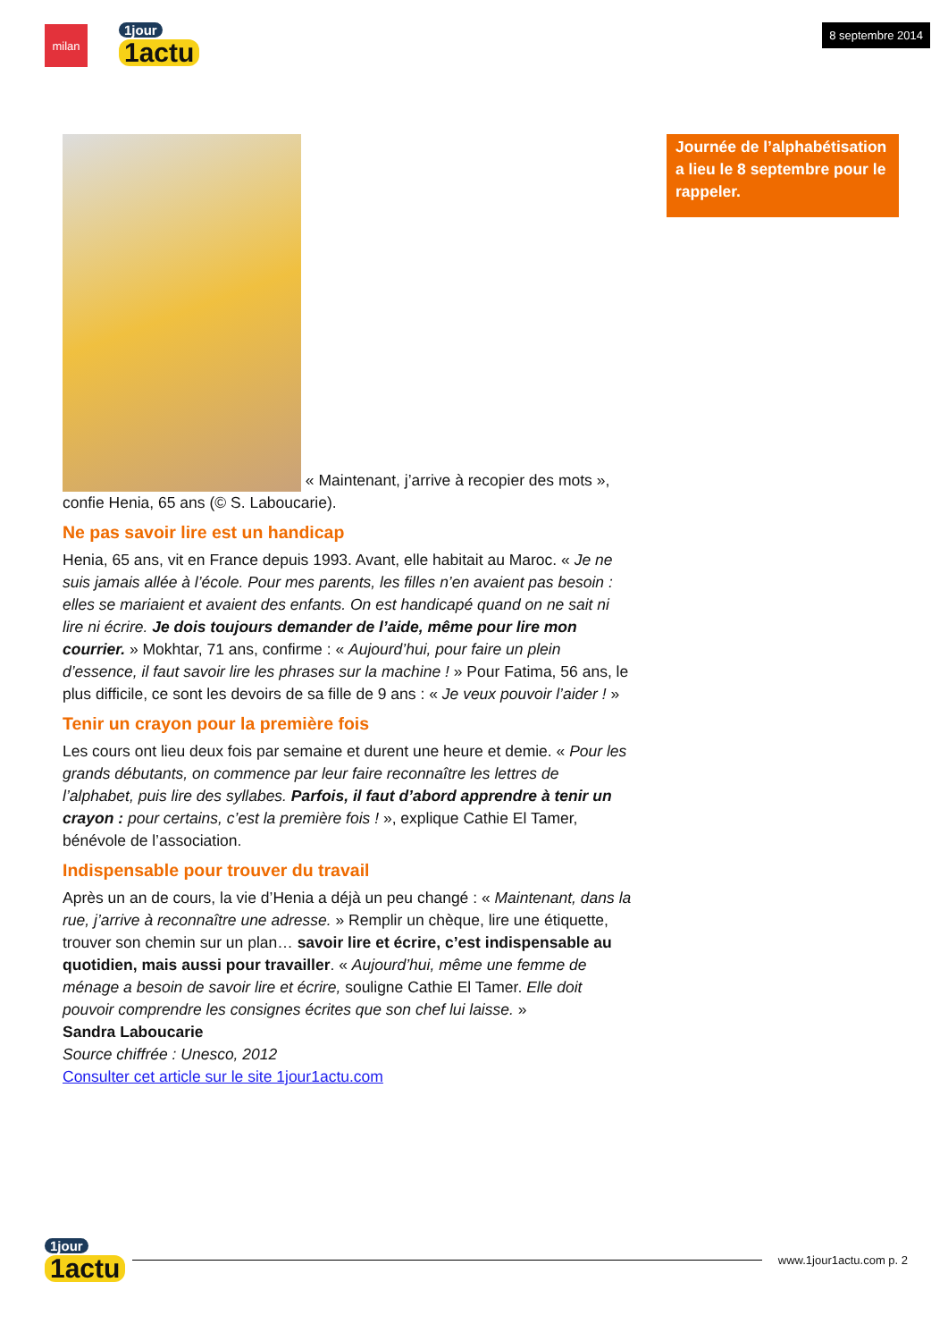milan
1jour
1actu
8 septembre 2014
« Maintenant, j’arrive à recopier des mots », confie Henia, 65 ans (© S. Laboucarie).
Ne pas savoir lire est un handicap
Henia, 65 ans, vit en France depuis 1993. Avant, elle habitait au Maroc. « Je ne suis jamais allée à l’école. Pour mes parents, les filles n’en avaient pas besoin : elles se mariaient et avaient des enfants. On est handicapé quand on ne sait ni lire ni écrire. Je dois toujours demander de l’aide, même pour lire mon courrier. » Mokhtar, 71 ans, confirme : « Aujourd’hui, pour faire un plein d’essence, il faut savoir lire les phrases sur la machine ! » Pour Fatima, 56 ans, le plus difficile, ce sont les devoirs de sa fille de 9 ans : « Je veux pouvoir l’aider ! »
Tenir un crayon pour la première fois
Les cours ont lieu deux fois par semaine et durent une heure et demie. « Pour les grands débutants, on commence par leur faire reconnaître les lettres de l’alphabet, puis lire des syllabes. Parfois, il faut d’abord apprendre à tenir un crayon : pour certains, c’est la première fois ! », explique Cathie El Tamer, bénévole de l’association.
Indispensable pour trouver du travail
Après un an de cours, la vie d’Henia a déjà un peu changé : « Maintenant, dans la rue, j’arrive à reconnaître une adresse. » Remplir un chèque, lire une étiquette, trouver son chemin sur un plan… savoir lire et écrire, c’est indispensable au quotidien, mais aussi pour travailler. « Aujourd’hui, même une femme de ménage a besoin de savoir lire et écrire, souligne Cathie El Tamer. Elle doit pouvoir comprendre les consignes écrites que son chef lui laisse. »
Sandra Laboucarie
Source chiffrée : Unesco, 2012
Consulter cet article sur le site 1jour1actu.com
Journée de l’alphabétisation a lieu le 8 septembre pour le rappeler.
1jour
1actu
www.1jour1actu.com p. 2